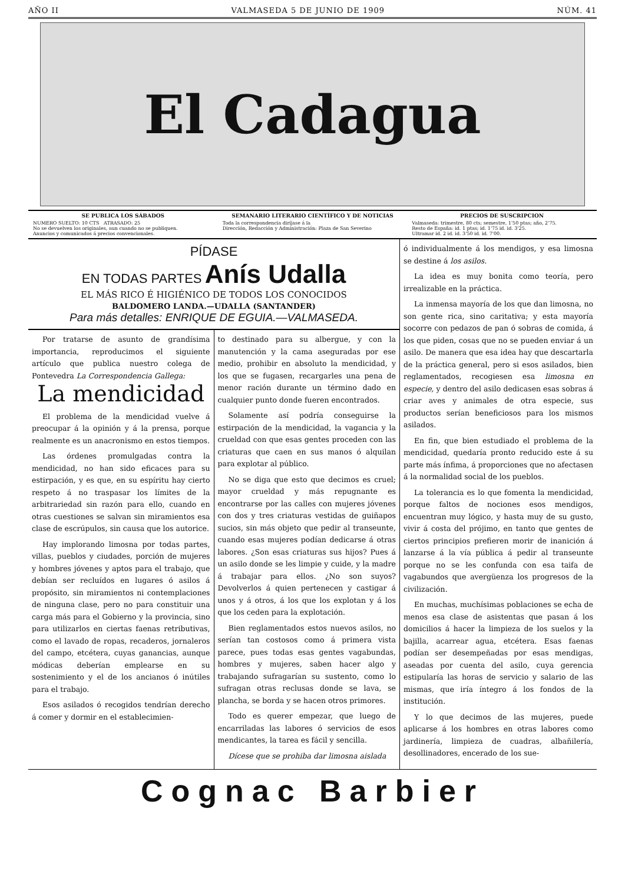AÑO II VALMASEDA 5 DE JUNIO DE 1909 NÚM. 41
El Cadagua
SE PUBLICA LOS SÁBADOS
NUMERO SUELTO: 10 CTS ATRASADO: 25
No se devuelven los originales, aun cuando no se publiquen.
Anuncios y comunicados á precios convencionales.
SEMANARIO LITERARIO CIENTÍFICO Y DE NOTICIAS
Toda la correspondencia diríjase á la
Dirección, Redacción y Administración: Plaza de San Severino
PRECIOS DE SUSCRIPCION
Valmaseda: trimestre, 80 cts; semestre, 1'50 ptas; año, 2'75.
Resto de España: id. 1 ptas; id. 1'75 id. id. 3'25.
Ultramar id. 2 id. id. 3'50 id. id. 7'00.
PÍDASE
EN TODAS PARTES Anís Udalla
EL MÁS RICO É HIGIÉNICO DE TODOS LOS CONOCIDOS
BALDOMERO LANDA.—UDALLA (SANTANDER)
Para más detalles: ENRIQUE DE EGUIA.—VALMASEDA.
Por tratarse de asunto de grandísima importancia, reproducimos el siguiente artículo que publica nuestro colega de Pontevedra La Correspondencia Gallega:
La mendicidad
El problema de la mendicidad vuelve á preocupar á la opinión y á la prensa, porque realmente es un anacronismo en estos tiempos.
Las órdenes promulgadas contra la mendicidad, no han sido eficaces para su estirpación, y es que, en su espíritu hay cierto respeto á no traspasar los límites de la arbitrariedad sin razón para ello, cuando en otras cuestiones se salvan sin miramientos esa clase de escrúpulos, sin causa que los autorice.
Hay implorando limosna por todas partes, villas, pueblos y ciudades, porción de mujeres y hombres jóvenes y aptos para el trabajo, que debían ser recluídos en lugares ó asilos á propósito, sin miramientos ni contemplaciones de ninguna clase, pero no para constituir una carga más para el Gobierno y la provincia, sino para utilizarlos en ciertas faenas retributivas, como el lavado de ropas, recaderos, jornaleros del campo, etcétera, cuyas ganancias, aunque módicas deberían emplearse en su sostenimiento y el de los ancianos ó inútiles para el trabajo.
Esos asilados ó recogidos tendrían derecho á comer y dormir en el establecimien-
to destinado para su albergue, y con la manutención y la cama aseguradas por ese medio, prohibir en absoluto la mendicidad, y los que se fugasen, recargarles una pena de menor ración durante un término dado en cualquier punto donde fueren encontrados.
Solamente así podría conseguirse la estirpación de la mendicidad, la vagancia y la crueldad con que esas gentes proceden con las criaturas que caen en sus manos ó alquilan para explotar al público.
No se diga que esto que decimos es cruel; mayor crueldad y más repugnante es encontrarse por las calles con mujeres jóvenes con dos y tres criaturas vestidas de guiñapos sucios, sin más objeto que pedir al transeunte, cuando esas mujeres podían dedicarse á otras labores. ¿Son esas criaturas sus hijos? Pues á un asilo donde se les limpie y cuide, y la madre á trabajar para ellos. ¿No son suyos? Devolverlos á quien pertenecen y castigar á unos y á otros, á los que los explotan y á los que los ceden para la explotación.
Bien reglamentados estos nuevos asilos, no serían tan costosos como á primera vista parece, pues todas esas gentes vagabundas, hombres y mujeres, saben hacer algo y trabajando sufragarían su sustento, como lo sufragan otras reclusas donde se lava, se plancha, se borda y se hacen otros primores.
Todo es querer empezar, que luego de encarriladas las labores ó servicios de esos mendicantes, la tarea es fácil y sencilla.
Dícese que se prohiba dar limosna aislada
ó individualmente á los mendigos, y esa limosna se destine á los asilos.
La idea es muy bonita como teoría, pero irrealizable en la práctica.
La inmensa mayoría de los que dan limosna, no son gente rica, sino caritativa; y esta mayoría socorre con pedazos de pan ó sobras de comida, á los que piden, cosas que no se pueden enviar á un asilo. De manera que esa idea hay que descartarla de la práctica general, pero si esos asilados, bien reglamentados, recogiesen esa limosna en especie, y dentro del asilo dedicasen esas sobras á criar aves y animales de otra especie, sus productos serían beneficiosos para los mismos asilados.
En fin, que bien estudiado el problema de la mendicidad, quedaría pronto reducido este á su parte más ínfima, á proporciones que no afectasen á la normalidad social de los pueblos.
La tolerancia es lo que fomenta la mendicidad, porque faltos de nociones esos mendigos, encuentran muy lógico, y hasta muy de su gusto, vivir á costa del prójimo, en tanto que gentes de ciertos principios prefieren morir de inanición á lanzarse á la vía pública á pedir al transeunte porque no se les confunda con esa taifa de vagabundos que avergüenza los progresos de la civilización.
En muchas, muchísimas poblaciones se echa de menos esa clase de asistentas que pasan á los domicilios á hacer la limpieza de los suelos y la bajilla, acarrear agua, etcétera. Esas faenas podían ser desempeñadas por esas mendigas, aseadas por cuenta del asilo, cuya gerencia estipularía las horas de servicio y salario de las mismas, que iría íntegro á los fondos de la institución.
Y lo que decimos de las mujeres, puede aplicarse á los hombres en otras labores como jardinería, limpieza de cuadras, albañilería, desollinadores, encerado de los sue-
Cognac Barbier